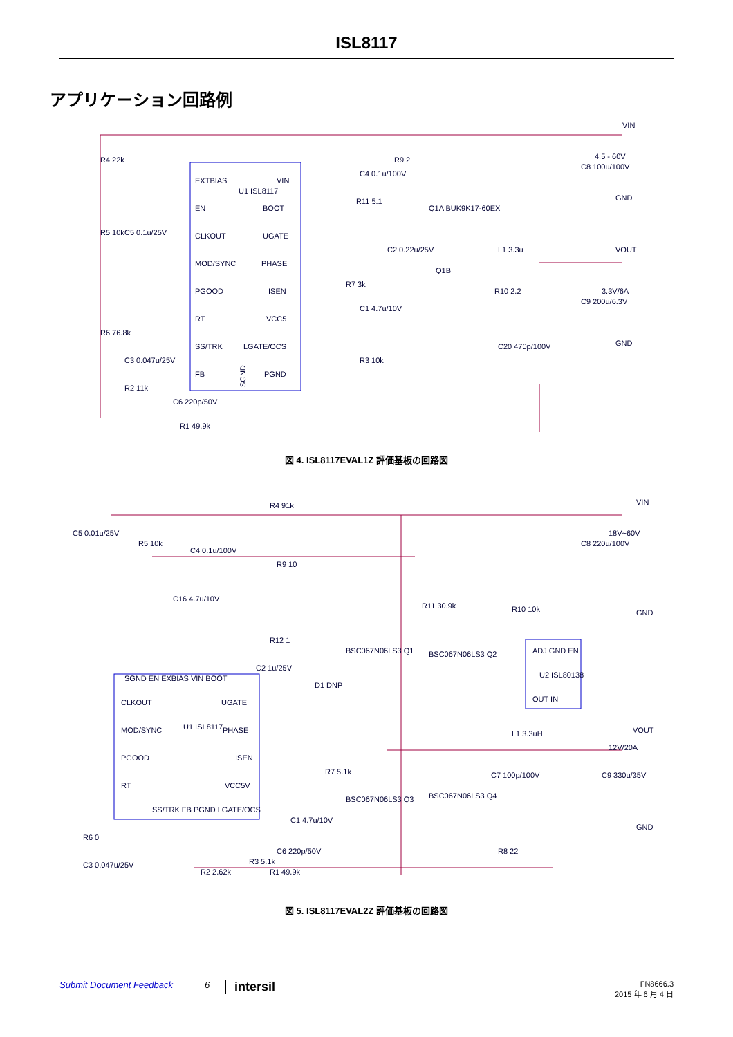ISL8117
アプリケーション回路例
EXTBIAS
VIN
EN
BOOT
CLKOUT
UGATE
MOD/SYNC
PHASE
PGOOD
ISEN
RT
VCC5
SS/TRK
LGATE/OCS
FB
PGND
U1 ISL8117
VIN
4.5 - 60V
GND
VOUT
3.3V/6A
GND
R4 22k
R5 10k
C5 0.1u/25V
R6 76.8k
C3 0.047u/25V
R2 11k
C6 220p/50V
R1 49.9k
R9 2
C4 0.1u/100V
R11 5.1
Q1A BUK9K17-60EX
C2 0.22u/25V
R7 3k
C1 4.7u/10V
Q1B
R10 2.2
C20 470p/100V
L1 3.3u
C9 200u/6.3V
C8 100u/100V
R3 10k
SGND
図 4. ISL8117EVAL1Z 評価基板の回路図
CLKOUT
UGATE
MOD/SYNC
PHASE
PGOOD
ISEN
RT
VCC5V
U1 ISL8117
SGND EN EXBIAS VIN BOOT
SS/TRK FB PGND LGATE/OCS
ADJ GND EN
U2 ISL80138
OUT IN
VIN
18V~60V
GND
VOUT
12V/20A
GND
R4 91k
C5 0.01u/25V
R5 10k
C4 0.1u/100V
R9 10
C16 4.7u/10V
R11 30.9k
R10 10k
C8 220u/100V
R12 1
C2 1u/25V
D1 DNP
BSC067N06LS3 Q1
BSC067N06LS3 Q2
BSC067N06LS3 Q3
BSC067N06LS3 Q4
L1 3.3uH
C7 100p/100V
C9 330u/35V
R7 5.1k
C1 4.7u/10V
R6 0
C3 0.047u/25V
R2 2.62k
R3 5.1k
C6 220p/50V
R1 49.9k
R8 22
図 5. ISL8117EVAL2Z 評価基板の回路図
Submit Document Feedback 6 intersil FN8666.3
2015 年 6 月 4 日